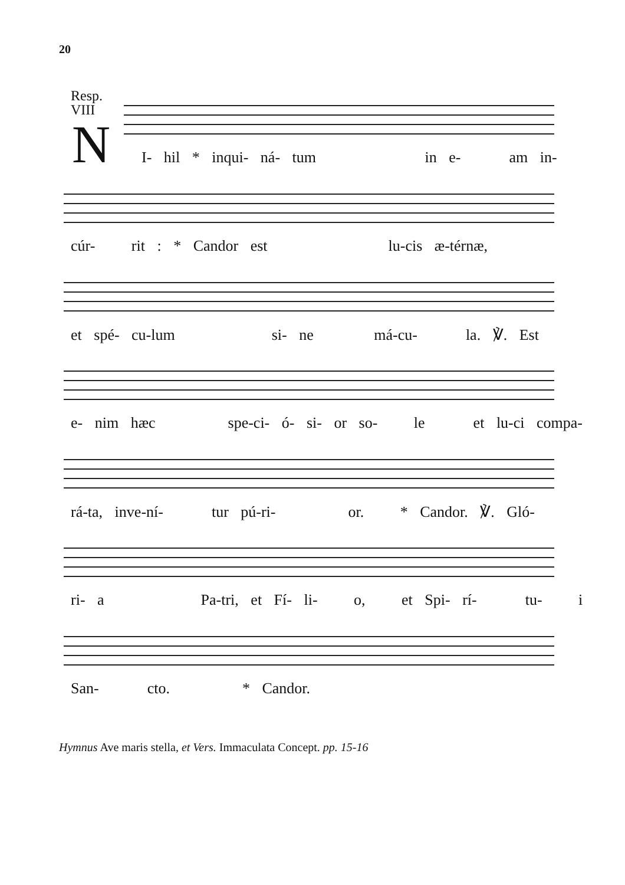20
Resp.
VIII
N I- hil * inqui- ná- tum in e- am in-
cúr- rit : * Candor est lu-cis æ-térnæ,
et spé- cu-lum si- ne má-cu- la. ℣. Est
e- nim hæc spe-ci- ó- si- or so- le et lu-ci compa-
rá-ta, inve-ní- tur pú-ri- or. * Candor. ℣. Gló-
ri- a Pa-tri, et Fí- li- o, et Spi- rí- tu- i
San- cto. * Candor.
Hymnus Ave maris stella, et Vers. Immaculata Concept. pp. 15-16